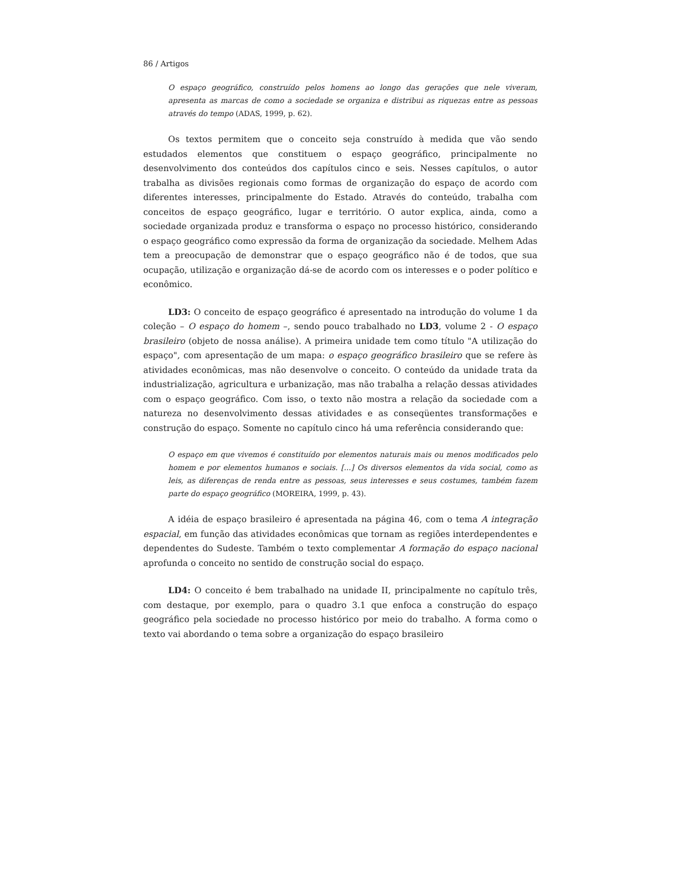86 / Artigos
O espaço geográfico, construído pelos homens ao longo das gerações que nele viveram, apresenta as marcas de como a sociedade se organiza e distribui as riquezas entre as pessoas através do tempo (ADAS, 1999, p. 62).
Os textos permitem que o conceito seja construído à medida que vão sendo estudados elementos que constituem o espaço geográfico, principalmente no desenvolvimento dos conteúdos dos capítulos cinco e seis. Nesses capítulos, o autor trabalha as divisões regionais como formas de organização do espaço de acordo com diferentes interesses, principalmente do Estado. Através do conteúdo, trabalha com conceitos de espaço geográfico, lugar e território. O autor explica, ainda, como a sociedade organizada produz e transforma o espaço no processo histórico, considerando o espaço geográfico como expressão da forma de organização da sociedade. Melhem Adas tem a preocupação de demonstrar que o espaço geográfico não é de todos, que sua ocupação, utilização e organização dá-se de acordo com os interesses e o poder político e econômico.
LD3: O conceito de espaço geográfico é apresentado na introdução do volume 1 da coleção – O espaço do homem –, sendo pouco trabalhado no LD3, volume 2 - O espaço brasileiro (objeto de nossa análise). A primeira unidade tem como título "A utilização do espaço", com apresentação de um mapa: o espaço geográfico brasileiro que se refere às atividades econômicas, mas não desenvolve o conceito. O conteúdo da unidade trata da industrialização, agricultura e urbanização, mas não trabalha a relação dessas atividades com o espaço geográfico. Com isso, o texto não mostra a relação da sociedade com a natureza no desenvolvimento dessas atividades e as conseqüentes transformações e construção do espaço. Somente no capítulo cinco há uma referência considerando que:
O espaço em que vivemos é constituído por elementos naturais mais ou menos modificados pelo homem e por elementos humanos e sociais. [...] Os diversos elementos da vida social, como as leis, as diferenças de renda entre as pessoas, seus interesses e seus costumes, também fazem parte do espaço geográfico (MOREIRA, 1999, p. 43).
A idéia de espaço brasileiro é apresentada na página 46, com o tema A integração espacial, em função das atividades econômicas que tornam as regiões interdependentes e dependentes do Sudeste. Também o texto complementar A formação do espaço nacional aprofunda o conceito no sentido de construção social do espaço.
LD4: O conceito é bem trabalhado na unidade II, principalmente no capítulo três, com destaque, por exemplo, para o quadro 3.1 que enfoca a construção do espaço geográfico pela sociedade no processo histórico por meio do trabalho. A forma como o texto vai abordando o tema sobre a organização do espaço brasileiro